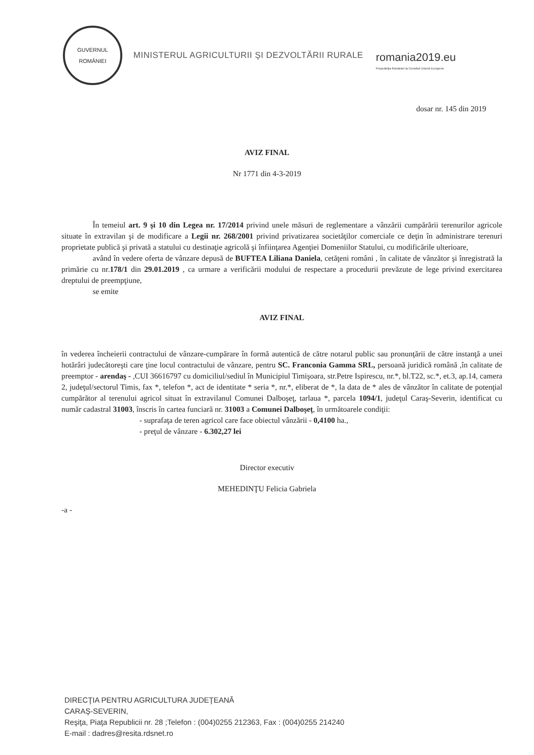GUVERNUL
ROMÂNIEI
MINISTERUL AGRICULTURII ŞI DEZVOLTĂRII RURALE
romania2019.eu
Preşedinţia României la Consiliul Uniunii Europene
dosar nr. 145 din 2019
AVIZ FINAL
Nr 1771 din 4-3-2019
În temeiul art. 9 şi 10 din Legea nr. 17/2014 privind unele măsuri de reglementare a vânzării cumpărării terenurilor agricole situate în extravilan şi de modificare a Legii nr. 268/2001 privind privatizarea societăţilor comerciale ce deţin în administrare terenuri proprietate publică şi privată a statului cu destinaţie agricolă şi înfiinţarea Agenţiei Domeniilor Statului, cu modificările ulterioare,
având în vedere oferta de vânzare depusă de BUFTEA Liliana Daniela, cetăţeni români , în calitate de vânzător şi înregistrată la primărie cu nr.178/1 din 29.01.2019 , ca urmare a verificării modului de respectare a procedurii prevăzute de lege privind exercitarea dreptului de preempţiune,
se emite
AVIZ FINAL
în vederea încheierii contractului de vânzare-cumpărare în formă autentică de către notarul public sau pronunţării de către instanţă a unei hotărâri judecătoreşti care ţine locul contractului de vânzare, pentru SC. Franconia Gamma SRL, persoană juridică română ,în calitate de preemptor - arendaş - ,CUI 36616797 cu domiciliul/sediul în Municipiul Timişoara, str.Petre Ispirescu, nr.*, bl.T22, sc.*, et.3, ap.14, camera 2, judeţul/sectorul Timis, fax *, telefon *, act de identitate * seria *, nr.*, eliberat de *, la data de * ales de vânzător în calitate de potenţial cumpărător al terenului agricol situat în extravilanul Comunei Dalboşeţ, tarlaua *, parcela 1094/1, judeţul Caraş-Severin, identificat cu număr cadastral 31003, înscris în cartea funciară nr. 31003 a Comunei Dalboşeţ, în următoarele condiţii:
- suprafaţa de teren agricol care face obiectul vânzării - 0,4100 ha.,
- preţul de vânzare - 6.302,27 lei
Director executiv
MEHEDINŢU Felicia Gabriela
-a -
DIRECŢIA PENTRU AGRICULTURA JUDEŢEANĂ
CARAŞ-SEVERIN,
Reşiţa, Piaţa Republicii nr. 28 ;Telefon : (004)0255 212363, Fax : (004)0255 214240
E-mail : dadres@resita.rdsnet.ro